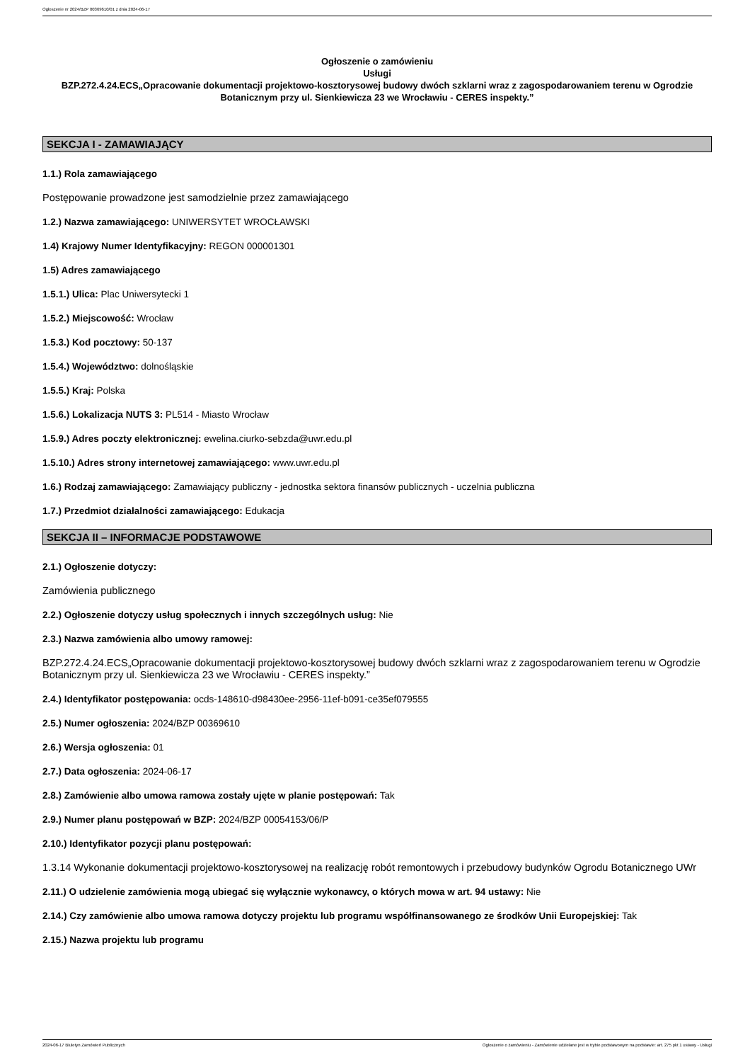Ogłoszenie nr 2024/BZP 00369610/01 z dnia 2024-06-17
Ogłoszenie o zamówieniu
Usługi
BZP.272.4.24.ECS„Opracowanie dokumentacji projektowo-kosztorysowej budowy dwóch szklarni wraz z zagospodarowaniem terenu w Ogrodzie Botanicznym przy ul. Sienkiewicza 23 we Wrocławiu - CERES inspekty.”
SEKCJA I - ZAMAWIAJĄCY
1.1.) Rola zamawiającego
Postępowanie prowadzone jest samodzielnie przez zamawiającego
1.2.) Nazwa zamawiającego: UNIWERSYTET WROCŁAWSKI
1.4) Krajowy Numer Identyfikacyjny: REGON 000001301
1.5) Adres zamawiającego
1.5.1.) Ulica: Plac Uniwersytecki 1
1.5.2.) Miejscowość: Wrocław
1.5.3.) Kod pocztowy: 50-137
1.5.4.) Województwo: dolnośląskie
1.5.5.) Kraj: Polska
1.5.6.) Lokalizacja NUTS 3: PL514 - Miasto Wrocław
1.5.9.) Adres poczty elektronicznej: ewelina.ciurko-sebzda@uwr.edu.pl
1.5.10.) Adres strony internetowej zamawiającego: www.uwr.edu.pl
1.6.) Rodzaj zamawiającego: Zamawiający publiczny - jednostka sektora finansów publicznych - uczelnia publiczna
1.7.) Przedmiot działalności zamawiającego: Edukacja
SEKCJA II – INFORMACJE PODSTAWOWE
2.1.) Ogłoszenie dotyczy:
Zamówienia publicznego
2.2.) Ogłoszenie dotyczy usług społecznych i innych szczególnych usług: Nie
2.3.) Nazwa zamówienia albo umowy ramowej:
BZP.272.4.24.ECS„Opracowanie dokumentacji projektowo-kosztorysowej budowy dwóch szklarni wraz z zagospodarowaniem terenu w Ogrodzie Botanicznym przy ul. Sienkiewicza 23 we Wrocławiu - CERES inspekty.”
2.4.) Identyfikator postępowania: ocds-148610-d98430ee-2956-11ef-b091-ce35ef079555
2.5.) Numer ogłoszenia: 2024/BZP 00369610
2.6.) Wersja ogłoszenia: 01
2.7.) Data ogłoszenia: 2024-06-17
2.8.) Zamówienie albo umowa ramowa zostały ujęte w planie postępowań: Tak
2.9.) Numer planu postępowań w BZP: 2024/BZP 00054153/06/P
2.10.) Identyfikator pozycji planu postępowań:
1.3.14 Wykonanie dokumentacji projektowo-kosztorysowej na realizację robót remontowych i przebudowy budynków Ogrodu Botanicznego UWr
2.11.) O udzielenie zamówienia mogą ubiegać się wyłącznie wykonawcy, o których mowa w art. 94 ustawy: Nie
2.14.) Czy zamówienie albo umowa ramowa dotyczy projektu lub programu współfinansowanego ze środków Unii Europejskiej: Tak
2.15.) Nazwa projektu lub programu
2024-06-17 Biuletyn Zamówień Publicznych Ogłoszenie o zamówieniu - Zamówienie udzielane jest w trybie podstawowym na podstawie: art. 275 pkt 1 ustawy - Usługi